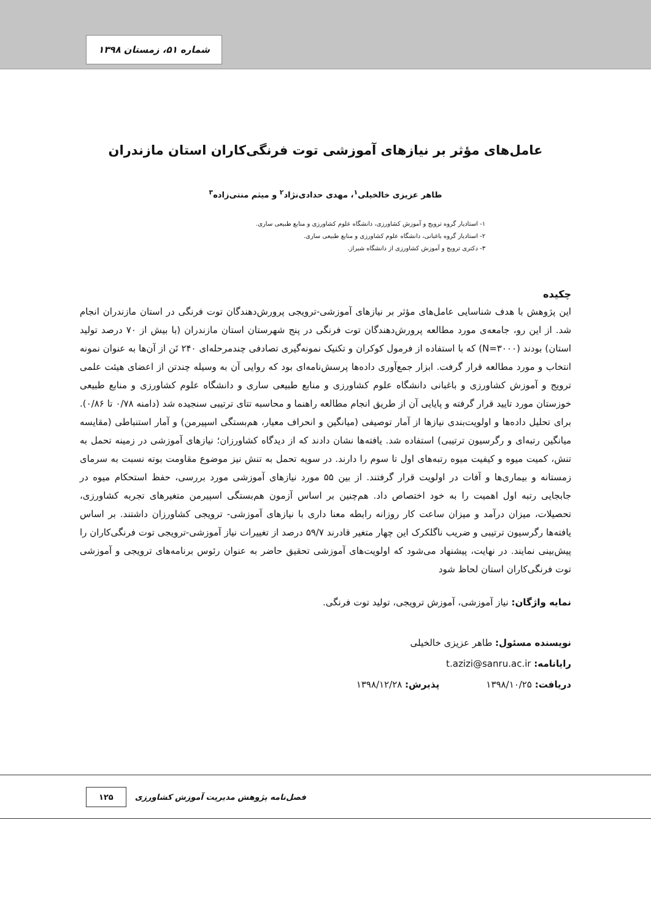شماره ۵۱، زمستان ۱۳۹۸
عامل‌های مؤثر بر نیازهای آموزشی توت فرنگی‌کاران استان مازندران
طاهر عزیزی خالخیلی<sup>۱</sup>، مهدی حدادی‌نژاد<sup>۲</sup> و میثم منتی‌زاده<sup>۳</sup>
۱- استادیار گروه ترویج و آموزش کشاورزی، دانشگاه علوم کشاورزی و منابع طبیعی ساری.
۲- استادیار گروه باغبانی، دانشگاه علوم کشاورزی و منابع طبیعی ساری.
۳- دکتری ترویج و آموزش کشاورزی از دانشگاه شیراز.
چکیده
این پژوهش با هدف شناسایی عامل‌های مؤثر بر نیازهای آموزشی-ترویجی پرورش‌دهندگان توت فرنگی در استان مازندران انجام شد. از این رو، جامعه‌ی مورد مطالعه پرورش‌دهندگان توت فرنگی در پنج شهرستان استان مازندران (با بیش از ۷۰ درصد تولید استان) بودند (N=۳۰۰۰) که با استفاده از فرمول کوکران و تکنیک نمونه‌گیری تصادفی چندمرحله‌ای ۲۴۰ تَن از آن‌ها به عنوان نمونه انتخاب و مورد مطالعه قرار گرفت. ابزار جمع‌آوری داده‌ها پرسش‌نامه‌ای بود که روایی آن به وسیله چندتن از اعضای هیئت علمی ترویج و آموزش کشاورزی و باغبانی دانشگاه علوم کشاورزی و منابع طبیعی ساری و دانشگاه علوم کشاورزی و منابع طبیعی خوزستان مورد تایید قرار گرفته و پایایی آن از طریق انجام مطالعه راهنما و محاسبه تتای ترتیبی سنجیده شد (دامنه ۰/۷۸ تا ۰/۸۶). برای تحلیل داده‌ها و اولویت‌بندی نیازها از آمار توصیفی (میانگین و انحراف معیار، هم‌بستگی اسپیرمن) و آمار استنباطی (مقایسه میانگین رتبه‌ای و رگرسیون ترتیبی) استفاده شد. یافته‌ها نشان دادند که از دیدگاه کشاورزان؛ نیازهای آموزشی در زمینه تحمل به تنش، کمیت میوه و کیفیت میوه رتبه‌های اول تا سوم را دارند. در سویه تحمل به تنش نیز موضوع مقاومت بوته نسبت به سرمای زمستانه و بیماری‌ها و آفات در اولویت قرار گرفتند. از بین ۵۵ مورد نیازهای آموزشی مورد بررسی، حفظ استحکام میوه در جابجایی رتبه اول اهمیت را به خود اختصاص داد. هم‌چنین بر اساس آزمون هم‌بستگی اسپیرمن متغیرهای تجربه کشاورزی، تحصیلات، میزان درآمد و میزان ساعت کار روزانه رابطه معنا داری با نیازهای آموزشی- ترویجی کشاورزان داشتند. بر اساس یافته‌ها رگرسیون ترتیبی و ضریب ناگلکرک این چهار متغیر قادرند ۵۹/۷ درصد از تغییرات نیاز آموزشی-ترویجی توت فرنگی‌کاران را پیش‌بینی نمایند. در نهایت، پیشنهاد می‌شود که اولویت‌های آموزشی تحقیق حاضر به عنوان رئوس برنامه‌های ترویجی و آموزشی توت فرنگی‌کاران استان لحاظ شود
نمایه واژگان: نیاز آموزشی، آموزش ترویجی، تولید توت فرنگی.
نویسنده مسئول: طاهر عزیزی خالخیلی
رایانامه: t.azizi@sanru.ac.ir
دریافت: ۱۳۹۸/۱۰/۲۵ پذیرش: ۱۳۹۸/۱۲/۲۸
۱۲۵ فصل‌نامه پژوهش مدیریت آموزش کشاورزی